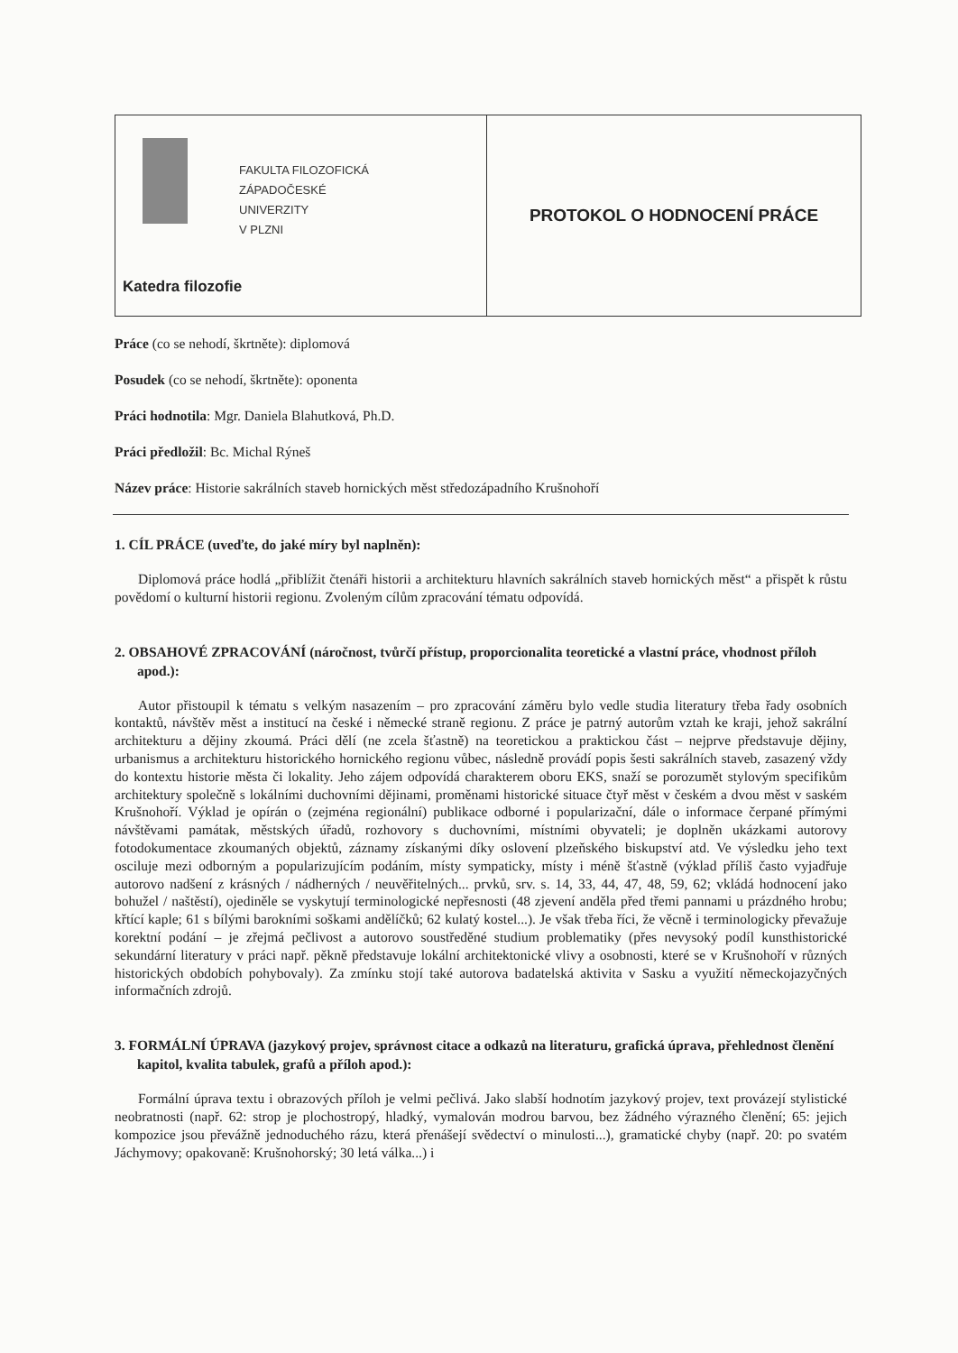FAKULTA FILOZOFICKÁ
ZÁPADOČESKÉ
UNIVERZITY
V PLZNI
Katedra filozofie
PROTOKOL O HODNOCENÍ PRÁCE
Práce (co se nehodí, škrtněte): diplomová
Posudek (co se nehodí, škrtněte): oponenta
Práci hodnotila: Mgr. Daniela Blahutková, Ph.D.
Práci předložil: Bc. Michal Rýneš
Název práce: Historie sakrálních staveb hornických měst středozápadního Krušnohoří
1. CÍL PRÁCE (uveďte, do jaké míry byl naplněn):
Diplomová práce hodlá „přiblížit čtenáři historii a architekturu hlavních sakrálních staveb hornických měst“ a přispět k růstu povědomí o kulturní historii regionu. Zvoleným cílům zpracování tématu odpovídá.
2. OBSAHOVÉ ZPRACOVÁNÍ (náročnost, tvůrčí přístup, proporcionalita teoretické a vlastní práce, vhodnost příloh apod.):
Autor přistoupil k tématu s velkým nasazením – pro zpracování záměru bylo vedle studia literatury třeba řady osobních kontaktů, návštěv měst a institucí na české i německé straně regionu. Z práce je patrný autorům vztah ke kraji, jehož sakrální architekturu a dějiny zkoumá. Práci dělí (ne zcela šťastně) na teoretickou a praktickou část – nejprve představuje dějiny, urbanismus a architekturu historického hornického regionu vůbec, následně provádí popis šesti sakrálních staveb, zasazený vždy do kontextu historie města či lokality. Jeho zájem odpovídá charakterem oboru EKS, snaží se porozumět stylovým specifikům architektury společně s lokálními duchovními dějinami, proměnami historické situace čtyř měst v českém a dvou měst v saském Krušnohoří. Výklad je opírán o (zejména regionální) publikace odborné i popularizační, dále o informace čerpané přímými návštěvami památak, městských úřadů, rozhovory s duchovními, místními obyvateli; je doplněn ukázkami autorovy fotodokumentace zkoumaných objektů, záznamy získanými díky oslovení plzeňského biskupství atd. Ve výsledku jeho text osciluje mezi odborným a popularizujícím podáním, místy sympaticky, místy i méně šťastně (výklad příliš často vyjadřuje autorovo nadšení z krásných / nádherných / neuvěřitelných... prvků, srv. s. 14, 33, 44, 47, 48, 59, 62; vkládá hodnocení jako bohužel / naštěstí), ojediněle se vyskytují terminologické nepřesnosti (48 zjevení anděla před třemi pannami u prázdného hrobu; křtící kaple; 61 s bílými barokními soškami andělíčků; 62 kulatý kostel...). Je však třeba říci, že věcně i terminologicky převažuje korektní podání – je zřejmá pečlivost a autorovo soustředěné studium problematiky (přes nevysoký podíl kunsthistorické sekundární literatury v práci např. pěkně představuje lokální architektonické vlivy a osobnosti, které se v Krušnohoří v různých historických obdobích pohybovaly). Za zmínku stojí také autorova badatelská aktivita v Sasku a využití německojazyčných informačních zdrojů.
3. FORMÁLNÍ ÚPRAVA (jazykový projev, správnost citace a odkazů na literaturu, grafická úprava, přehlednost členění kapitol, kvalita tabulek, grafů a příloh apod.):
Formální úprava textu i obrazových příloh je velmi pečlivá. Jako slabší hodnotím jazykový projev, text provázejí stylistické neobratnosti (např. 62: strop je plochostropý, hladký, vymalován modrou barvou, bez žádného výrazného členění; 65: jejich kompozice jsou převážně jednoduchého rázu, která přenášejí svědectví o minulosti...), gramatické chyby (např. 20: po svatém Jáchymovy; opakovaně: Krušnohorský; 30 letá válka...) i